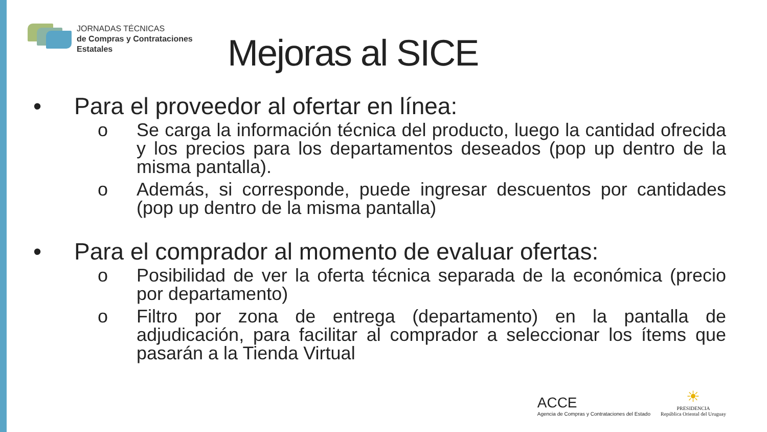JORNADAS TÉCNICAS
de Compras y Contrataciones
Estatales
Mejoras al SICE
• Para el proveedor al ofertar en línea:
o Se carga la información técnica del producto, luego la cantidad ofrecida y los precios para los departamentos deseados (pop up dentro de la misma pantalla).
o Además, si corresponde, puede ingresar descuentos por cantidades (pop up dentro de la misma pantalla)
• Para el comprador al momento de evaluar ofertas:
o Posibilidad de ver la oferta técnica separada de la económica (precio por departamento)
o Filtro por zona de entrega (departamento) en la pantalla de adjudicación, para facilitar al comprador a seleccionar los ítems que pasarán a la Tienda Virtual
ACCE
Agencia de Compras y Contrataciones del Estado
☀
PRESIDENCIA
República Oriental del Uruguay